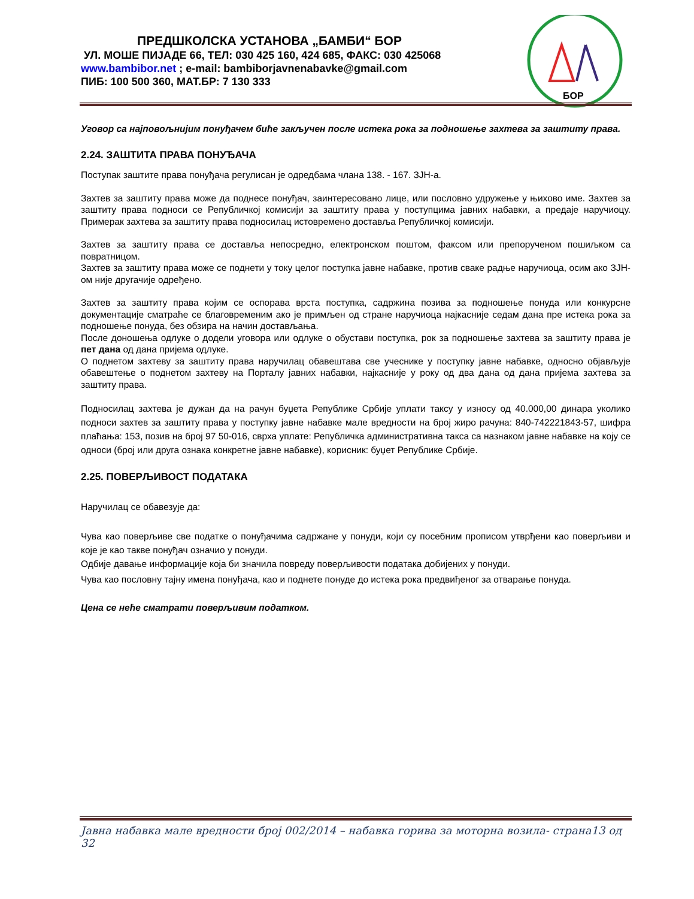ПРЕДШКОЛСКА УСТАНОВА „БАМБИ“ БОР
УЛ. МОШЕ ПИЈАДЕ 66, ТЕЛ: 030 425 160, 424 685, ФАКС: 030 425068
www.bambibor.net ; e-mail: bambiborjavnenabavke@gmail.com
ПИБ: 100 500 360, МАТ.БР: 7 130 333
БОР
Уговор са најповољнијим понуђачем биће закључен после истека рока за подношење захтева за заштиту права.
2.24. ЗАШТИТА ПРАВА ПОНУЂАЧА
Поступак заштите права понуђача регулисан је одредбама члана 138. - 167. ЗЈН-а.
Захтев за заштиту права може да поднесе понуђач, заинтересовано лице, или пословно удружење у њихово име. Захтев за заштиту права подноси се Републичкој комисији за заштиту права у поступцима јавних набавки, а предаје наручиоцу. Примерак захтева за заштиту права подносилац истовремено доставља Републичкој комисији.
Захтев за заштиту права се доставља непосредно, електронском поштом, факсом или препорученом пошиљком са повратницом.
Захтев за заштиту права може се поднети у току целог поступка јавне набавке, против сваке радње наручиоца, осим ако ЗЈН-ом није другачије одређено.
Захтев за заштиту права којим се оспорава врста поступка, садржина позива за подношење понуда или конкурсне документације сматраће се благовременим ако је примљен од стране наручиоца најкасније седам дана пре истека рока за подношење понуда, без обзира на начин достављања.
После доношења одлуке о додели уговора или одлуке о обустави поступка, рок за подношење захтева за заштиту права је пет дана од дана пријема одлуке.
О поднетом захтеву за заштиту права наручилац обавештава све учеснике у поступку јавне набавке, односно објављује обавештење о поднетом захтеву на Порталу јавних набавки, најкасније у року од два дана од дана пријема захтева за заштиту права.
Подносилац захтева је дужан да на рачун буџета Републике Србије уплати таксу у износу од 40.000,00 динара уколико подноси захтев за заштиту права у поступку јавне набавке мале вредности на број жиро рачуна: 840-742221843-57, шифра плаћања: 153, позив на број 97 50-016, сврха уплате: Републичка административна такса са назнаком јавне набавке на коју се односи (број или друга ознака конкретне јавне набавке), корисник: буџет Републике Србије.
2.25. ПОВЕРЉИВОСТ ПОДАТАКА
Наручилац се обавезује да:
Чува као поверљиве све податке о понуђачима садржане у понуди, који су посебним прописом утврђени као поверљиви и које је као такве понуђач означио у понуди.
Одбије давање информације која би значила повреду поверљивости података добијених у понуди.
Чува као пословну тајну имена понуђача, као и поднете понуде до истека рока предвиђеног за отварање понуда.
Цена се неће сматрати поверљивим податком.
Јавна набавка мале вредности број 002/2014 – набавка горива за моторна возила- страна13 од 32